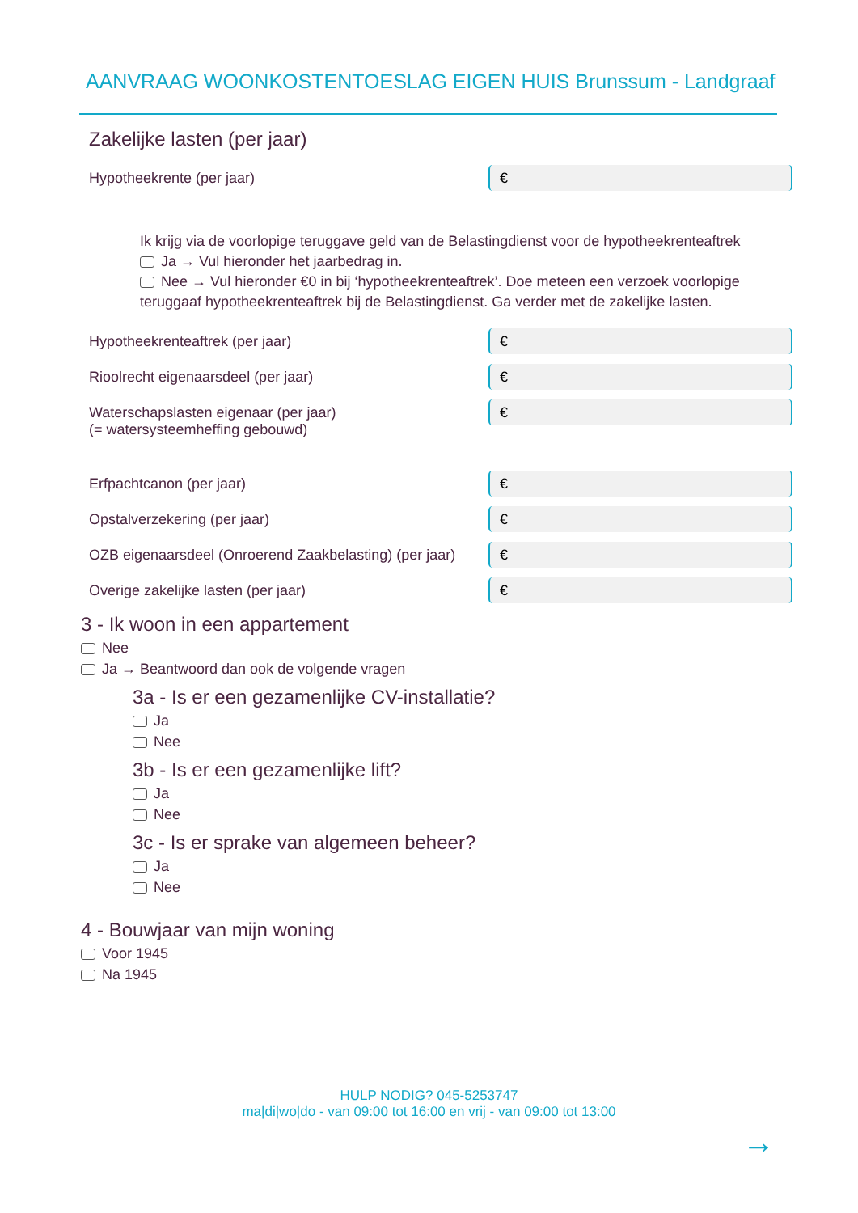AANVRAAG WOONKOSTENTOESLAG EIGEN HUIS Brunssum - Landgraaf
Zakelijke lasten (per jaar)
Hypotheekrente (per jaar)
€
Ik krijg via de voorlopige teruggave geld van de Belastingdienst voor de hypotheekrenteaftrek
Ja → Vul hieronder het jaarbedrag in.
Nee → Vul hieronder €0 in bij ‘hypotheekrenteaftrek’. Doe meteen een verzoek voorlopige teruggaaf hypotheekrenteaftrek bij de Belastingdienst. Ga verder met de zakelijke lasten.
Hypotheekrenteaftrek (per jaar)
€
Rioolrecht eigenaarsdeel (per jaar)
€
Waterschapslasten eigenaar (per jaar)
(= watersysteemheffing gebouwd)
€
Erfpachtcanon (per jaar)
€
Opstalverzekering (per jaar)
€
OZB eigenaarsdeel (Onroerend Zaakbelasting) (per jaar)
€
Overige zakelijke lasten (per jaar)
€
3 - Ik woon in een appartement
Nee
Ja → Beantwoord dan ook de volgende vragen
3a - Is er een gezamenlijke CV-installatie?
Ja
Nee
3b - Is er een gezamenlijke lift?
Ja
Nee
3c - Is er sprake van algemeen beheer?
Ja
Nee
4 - Bouwjaar van mijn woning
Voor 1945
Na 1945
HULP NODIG? 045-5253747
ma|di|wo|do - van 09:00 tot 16:00 en vrij - van 09:00 tot 13:00
→